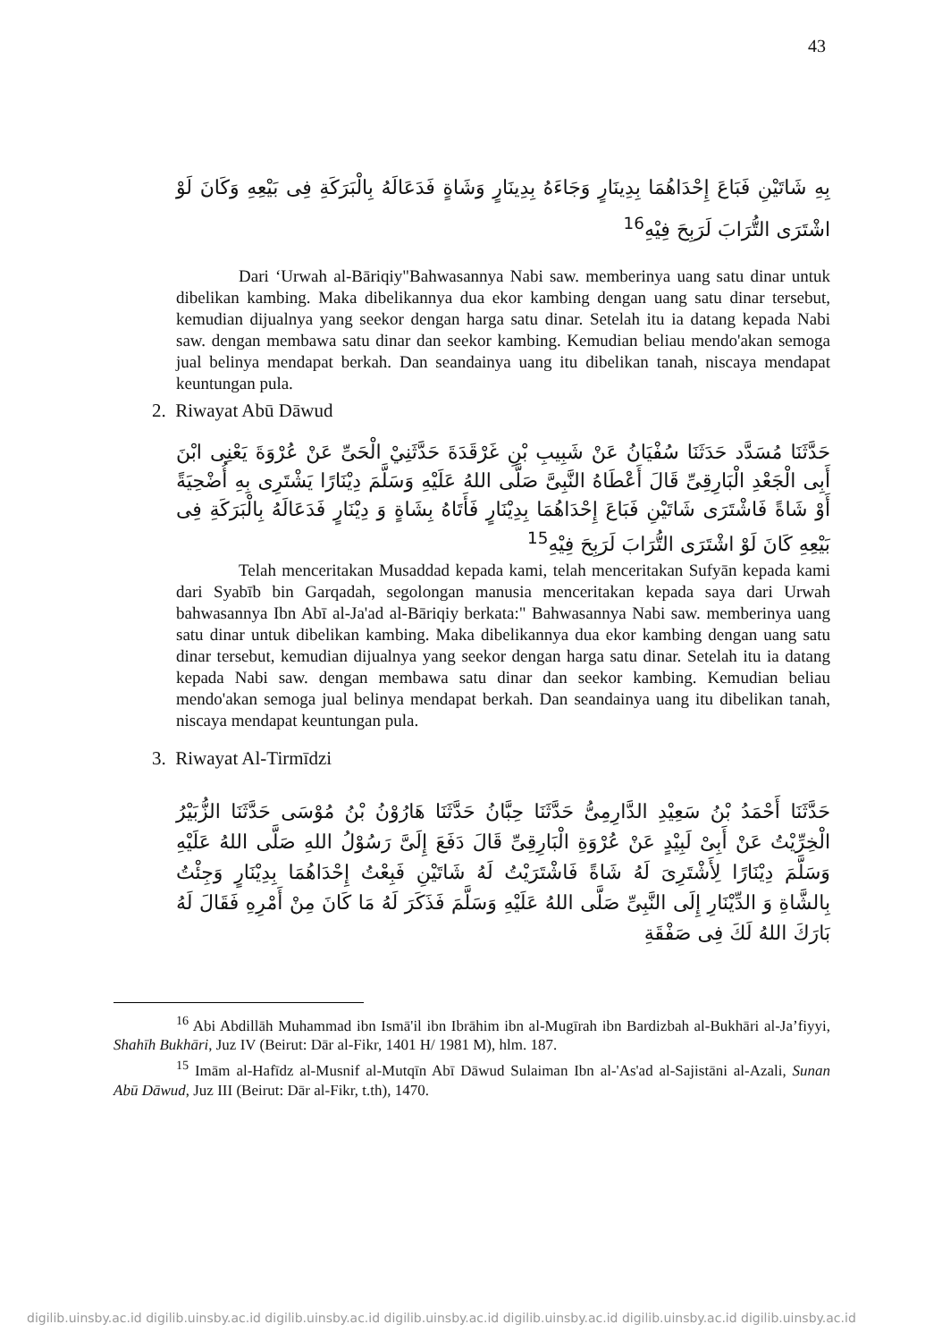43
بِهِ شَاتَيْنِ فَبَاعَ إِحْدَاهُمَا بِدِينَارٍ وَجَاءَهُ بِدِينَارٍ وَشَاةٍ فَدَعَالَهُ بِالْبَرَكَةِ فِى بَيْعِهِ وَكَانَ لَوْ اشْتَرَى التُّرَابَ لَرَبِحَ فِيْهِ<sup>16</sup>
Dari ‘Urwah al-Bāriqiy"Bahwasannya Nabi saw. memberinya uang satu dinar untuk dibelikan kambing. Maka dibelikannya dua ekor kambing dengan uang satu dinar tersebut, kemudian dijualnya yang seekor dengan harga satu dinar. Setelah itu ia datang kepada Nabi saw. dengan membawa satu dinar dan seekor kambing. Kemudian beliau mendo'akan semoga jual belinya mendapat berkah. Dan seandainya uang itu dibelikan tanah, niscaya mendapat keuntungan pula.
2. Riwayat Abū Dāwud
حَدَّثَنَا مُسَدَّد حَدَثَنَا سُفْيَانُ عَنْ شَبِيبِ بْنِ غَرْقَدَةَ حَدَّثَنِيْ الْحَىِّ عَنْ عُرْوَةَ يَعْنِى ابْنَ أَبِى الْجَعْدِ الْبَارِقِىِّ قَالَ أَعْطَاهُ النَّبِىَّ صَلَّى اللهُ عَلَيْهِ وَسَلَّمَ دِيْنَارًا يَشْتَرِى بِهِ أُضْحِيَةً أَوْ شَاةً فَاشْتَرَى شَاتَيْنِ فَبَاعَ إِحْدَاهُمَا بِدِيْنَارٍ فَأَتَاهُ بِشَاةٍ وَ دِيْنَارٍ فَدَعَالَهُ بِالْبَرَكَةِ فِى بَيْعِهِ كَانَ لَوْ اشْتَرَى التُّرَابَ لَرَبِحَ فِيْهِ<sup>15</sup>
Telah menceritakan Musaddad kepada kami, telah menceritakan Sufyān kepada kami dari Syabīb bin Garqadah, segolongan manusia menceritakan kepada saya dari Urwah bahwasannya Ibn Abī al-Ja'ad al-Bāriqiy berkata:" Bahwasannya Nabi saw. memberinya uang satu dinar untuk dibelikan kambing. Maka dibelikannya dua ekor kambing dengan uang satu dinar tersebut, kemudian dijualnya yang seekor dengan harga satu dinar. Setelah itu ia datang kepada Nabi saw. dengan membawa satu dinar dan seekor kambing. Kemudian beliau mendo'akan semoga jual belinya mendapat berkah. Dan seandainya uang itu dibelikan tanah, niscaya mendapat keuntungan pula.
3. Riwayat Al-Tirmīdzi
حَدَّثَنَا أَحْمَدُ بْنُ سَعِيْدِ الدَّارِمِىُّ حَدَّثَنَا حِبَّانُ حَدَّثَنَا هَارُوْنُ بْنُ مُوْسَى حَدَّثَنَا الزُّبَيْرُ الْخِرِّيْتُ عَنْ أَبِىْ لَبِيْدٍ عَنْ عُرْوَةِ الْبَارِقِىِّ قَالَ دَفَعَ إِلَىَّ رَسُوْلُ اللهِ صَلَّى اللهُ عَلَيْهِ وَسَلَّمَ دِيْنَارًا لِأَشْتَرِىَ لَهُ شَاةً فَاشْتَرَيْتُ لَهُ شَاتَيْنِ فَبِعْتُ إِحْدَاهُمَا بِدِيْنَارٍ وَجِئْتُ بِالشَّاةِ وَ الدِّيْنَارِ إِلَى النَّبِىِّ صَلَّى اللهُ عَلَيْهِ وَسَلَّمَ فَذَكَرَ لَهُ مَا كَانَ مِنْ أَمْرِهِ فَقَالَ لَهُ بَارَكَ اللهُ لَكَ فِى صَفْقَةِ
<sup>16</sup> Abi Abdillāh Muhammad ibn Ismā'il ibn Ibrāhim ibn al-Mugīrah ibn Bardizbah al-Bukhāri al-Ja’fiyyi, Shahīh Bukhāri, Juz IV (Beirut: Dār al-Fikr, 1401 H/ 1981 M), hlm. 187.
<sup>15</sup> Imām al-Hafīdz al-Musnif al-Mutqīn Abī Dāwud Sulaiman Ibn al-'As'ad al-Sajistāni al-Azali, Sunan Abū Dāwud, Juz III (Beirut: Dār al-Fikr, t.th), 1470.
digilib.uinsby.ac.id digilib.uinsby.ac.id digilib.uinsby.ac.id digilib.uinsby.ac.id digilib.uinsby.ac.id digilib.uinsby.ac.id digilib.uinsby.ac.id